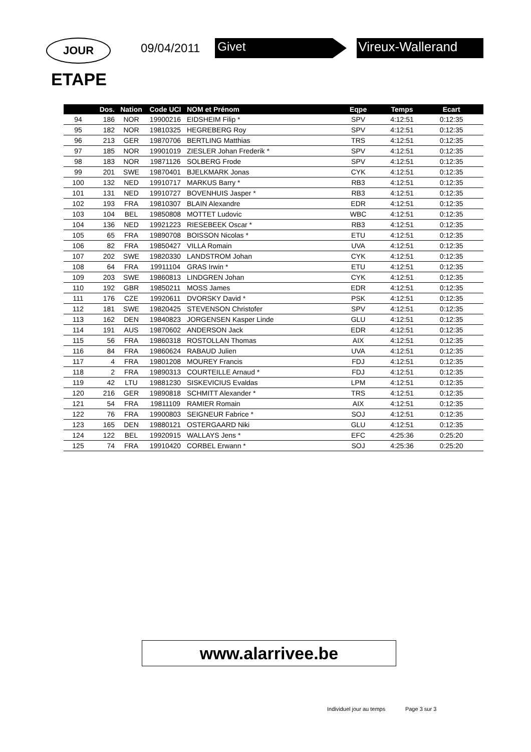JOUR
09/04/2011
Givet Vireux-Wallerand
ETAPE
| | Dos. | Nation | Code UCI | NOM et Prénom | Eqpe | Temps | Ecart | |
| --- | --- | --- | --- | --- | --- | --- | --- | --- |
| 94 | 186 | NOR | 19900216 | EIDSHEIM Filip * | SPV | 4:12:51 | 0:12:35 | |
| 95 | 182 | NOR | 19810325 | HEGREBERG Roy | SPV | 4:12:51 | 0:12:35 | |
| 96 | 213 | GER | 19870706 | BERTLING Matthias | TRS | 4:12:51 | 0:12:35 | |
| 97 | 185 | NOR | 19901019 | ZIESLER Johan Frederik * | SPV | 4:12:51 | 0:12:35 | |
| 98 | 183 | NOR | 19871126 | SOLBERG Frode | SPV | 4:12:51 | 0:12:35 | |
| 99 | 201 | SWE | 19870401 | BJELKMARK Jonas | CYK | 4:12:51 | 0:12:35 | |
| 100 | 132 | NED | 19910717 | MARKUS Barry * | RB3 | 4:12:51 | 0:12:35 | |
| 101 | 131 | NED | 19910727 | BOVENHUIS Jasper * | RB3 | 4:12:51 | 0:12:35 | |
| 102 | 193 | FRA | 19810307 | BLAIN Alexandre | EDR | 4:12:51 | 0:12:35 | |
| 103 | 104 | BEL | 19850808 | MOTTET Ludovic | WBC | 4:12:51 | 0:12:35 | |
| 104 | 136 | NED | 19921223 | RIESEBEEK Oscar * | RB3 | 4:12:51 | 0:12:35 | |
| 105 | 65 | FRA | 19890708 | BOISSON Nicolas * | ETU | 4:12:51 | 0:12:35 | |
| 106 | 82 | FRA | 19850427 | VILLA Romain | UVA | 4:12:51 | 0:12:35 | |
| 107 | 202 | SWE | 19820330 | LANDSTROM Johan | CYK | 4:12:51 | 0:12:35 | |
| 108 | 64 | FRA | 19911104 | GRAS Irwin * | ETU | 4:12:51 | 0:12:35 | |
| 109 | 203 | SWE | 19860813 | LINDGREN Johan | CYK | 4:12:51 | 0:12:35 | |
| 110 | 192 | GBR | 19850211 | MOSS James | EDR | 4:12:51 | 0:12:35 | |
| 111 | 176 | CZE | 19920611 | DVORSKY David * | PSK | 4:12:51 | 0:12:35 | |
| 112 | 181 | SWE | 19820425 | STEVENSON Christofer | SPV | 4:12:51 | 0:12:35 | |
| 113 | 162 | DEN | 19840823 | JORGENSEN Kasper Linde | GLU | 4:12:51 | 0:12:35 | |
| 114 | 191 | AUS | 19870602 | ANDERSON Jack | EDR | 4:12:51 | 0:12:35 | |
| 115 | 56 | FRA | 19860318 | ROSTOLLAN Thomas | AIX | 4:12:51 | 0:12:35 | |
| 116 | 84 | FRA | 19860624 | RABAUD Julien | UVA | 4:12:51 | 0:12:35 | |
| 117 | 4 | FRA | 19801208 | MOUREY Francis | FDJ | 4:12:51 | 0:12:35 | |
| 118 | 2 | FRA | 19890313 | COURTEILLE Arnaud * | FDJ | 4:12:51 | 0:12:35 | |
| 119 | 42 | LTU | 19881230 | SISKEVICIUS Evaldas | LPM | 4:12:51 | 0:12:35 | |
| 120 | 216 | GER | 19890818 | SCHMITT Alexander * | TRS | 4:12:51 | 0:12:35 | |
| 121 | 54 | FRA | 19811109 | RAMIER Romain | AIX | 4:12:51 | 0:12:35 | |
| 122 | 76 | FRA | 19900803 | SEIGNEUR Fabrice * | SOJ | 4:12:51 | 0:12:35 | |
| 123 | 165 | DEN | 19880121 | OSTERGAARD Niki | GLU | 4:12:51 | 0:12:35 | |
| 124 | 122 | BEL | 19920915 | WALLAYS Jens * | EFC | 4:25:36 | 0:25:20 | |
| 125 | 74 | FRA | 19910420 | CORBEL Erwann * | SOJ | 4:25:36 | 0:25:20 | |
www.alarrivee.be
Individuel jour au temps Page 3 sur 3